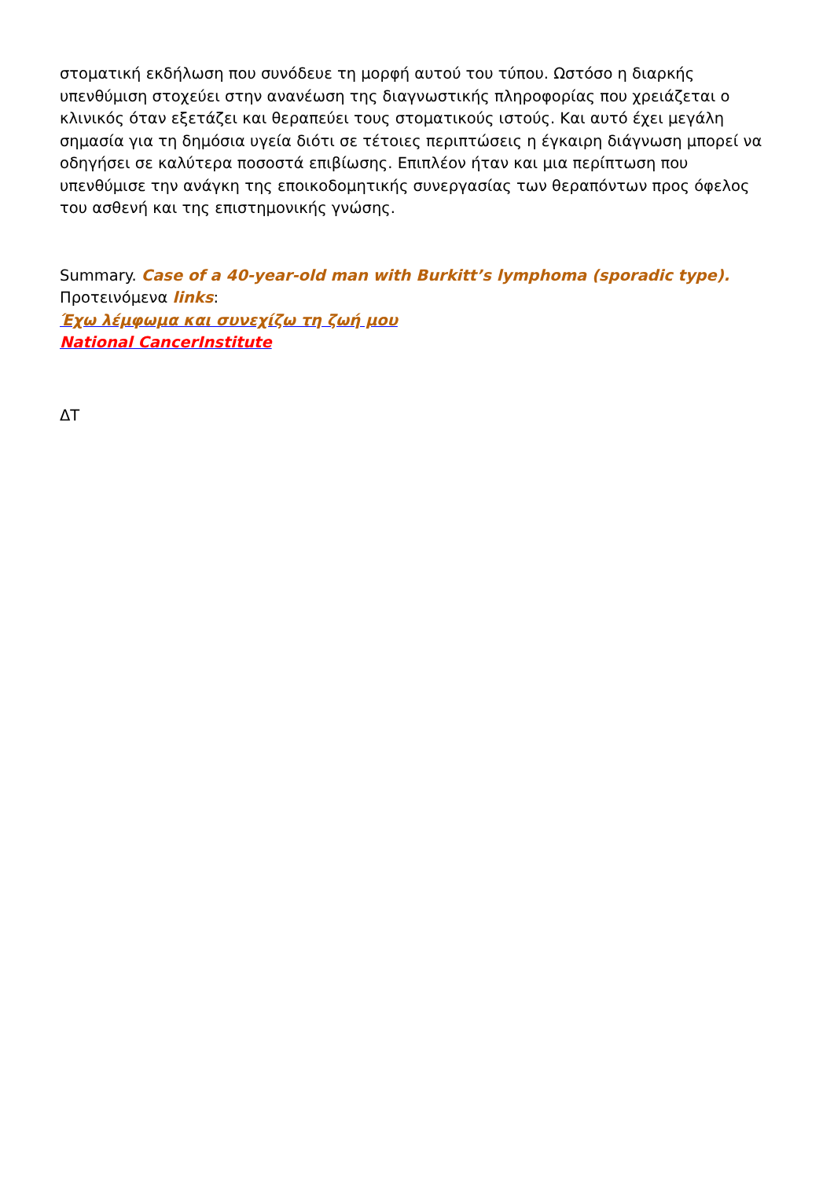στοματική εκδήλωση που συνόδευε τη μορφή αυτού του τύπου. Ωστόσο η διαρκής υπενθύμιση στοχεύει στην ανανέωση της διαγνωστικής πληροφορίας που χρειάζεται ο κλινικός όταν εξετάζει και θεραπεύει τους στοματικούς ιστούς. Και αυτό έχει μεγάλη σημασία για τη δημόσια υγεία διότι σε τέτοιες περιπτώσεις η έγκαιρη διάγνωση μπορεί να οδηγήσει σε καλύτερα ποσοστά επιβίωσης. Επιπλέον ήταν και μια περίπτωση που υπενθύμισε την ανάγκη της εποικοδομητικής συνεργασίας των θεραπόντων προς όφελος του ασθενή και της επιστημονικής γνώσης.
Summary. Case of a 40-year-old man with Burkitt’s lymphoma (sporadic type).
Προτεινόμενα links:
Έχω λέμφωμα και συνεχίζω τη ζωή μου
National CancerInstitute
ΔΤ